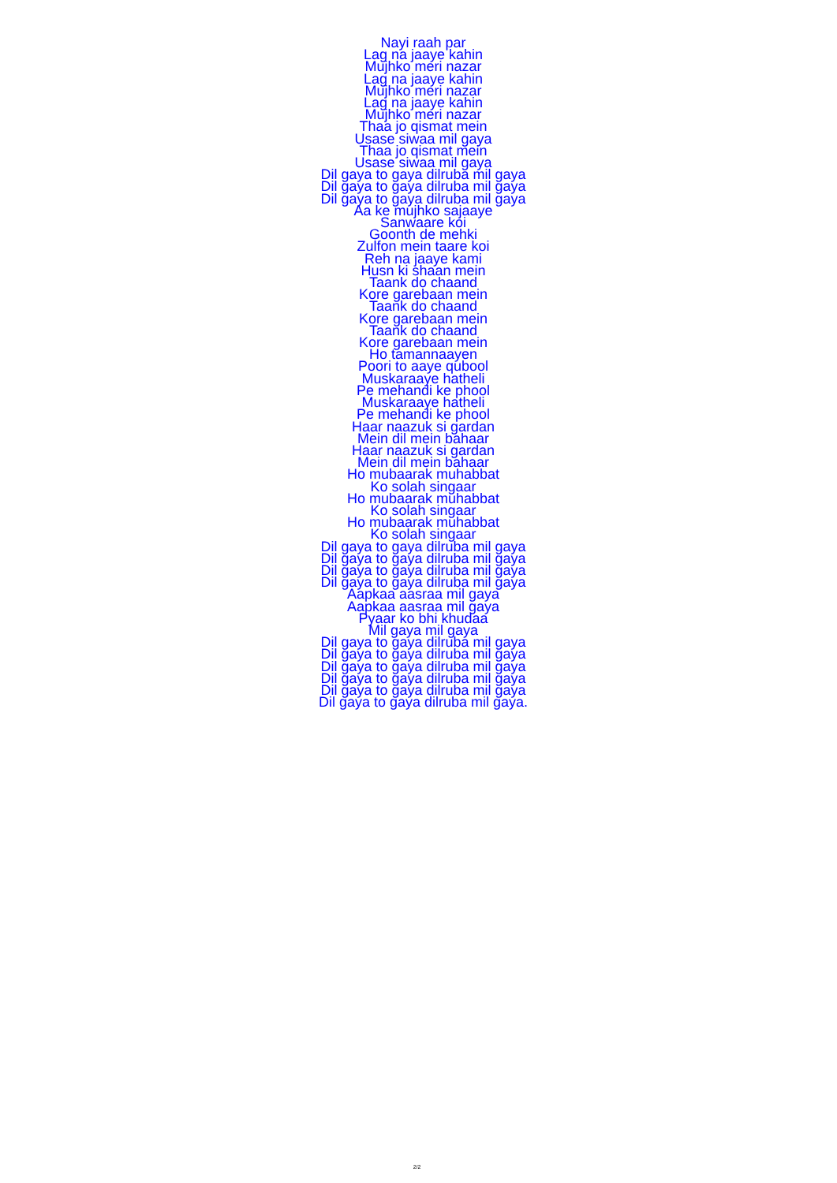Nayi raah par
Lag na jaaye kahin
Mujhko meri nazar
Lag na jaaye kahin
Mujhko meri nazar
Lag na jaaye kahin
Mujhko meri nazar
Thaa jo qismat mein
Usase siwaa mil gaya
Thaa jo qismat mein
Usase siwaa mil gaya
Dil gaya to gaya dilruba mil gaya
Dil gaya to gaya dilruba mil gaya
Dil gaya to gaya dilruba mil gaya
Aa ke mujhko sajaaye
Sanwaare koi
Goonth de mehki
Zulfon mein taare koi
Reh na jaaye kami
Husn ki shaan mein
Taank do chaand
Kore garebaan mein
Taank do chaand
Kore garebaan mein
Taank do chaand
Kore garebaan mein
Ho tamannaayen
Poori to aaye qubool
Muskaraaye hatheli
Pe mehandi ke phool
Muskaraaye hatheli
Pe mehandi ke phool
Haar naazuk si gardan
Mein dil mein bahaar
Haar naazuk si gardan
Mein dil mein bahaar
Ho mubaarak muhabbat
Ko solah singaar
Ho mubaarak muhabbat
Ko solah singaar
Ho mubaarak muhabbat
Ko solah singaar
Dil gaya to gaya dilruba mil gaya
Dil gaya to gaya dilruba mil gaya
Dil gaya to gaya dilruba mil gaya
Dil gaya to gaya dilruba mil gaya
Aapkaa aasraa mil gaya
Aapkaa aasraa mil gaya
Pyaar ko bhi khudaa
Mil gaya mil gaya
Dil gaya to gaya dilruba mil gaya
Dil gaya to gaya dilruba mil gaya
Dil gaya to gaya dilruba mil gaya
Dil gaya to gaya dilruba mil gaya
Dil gaya to gaya dilruba mil gaya
Dil gaya to gaya dilruba mil gaya.
2/2